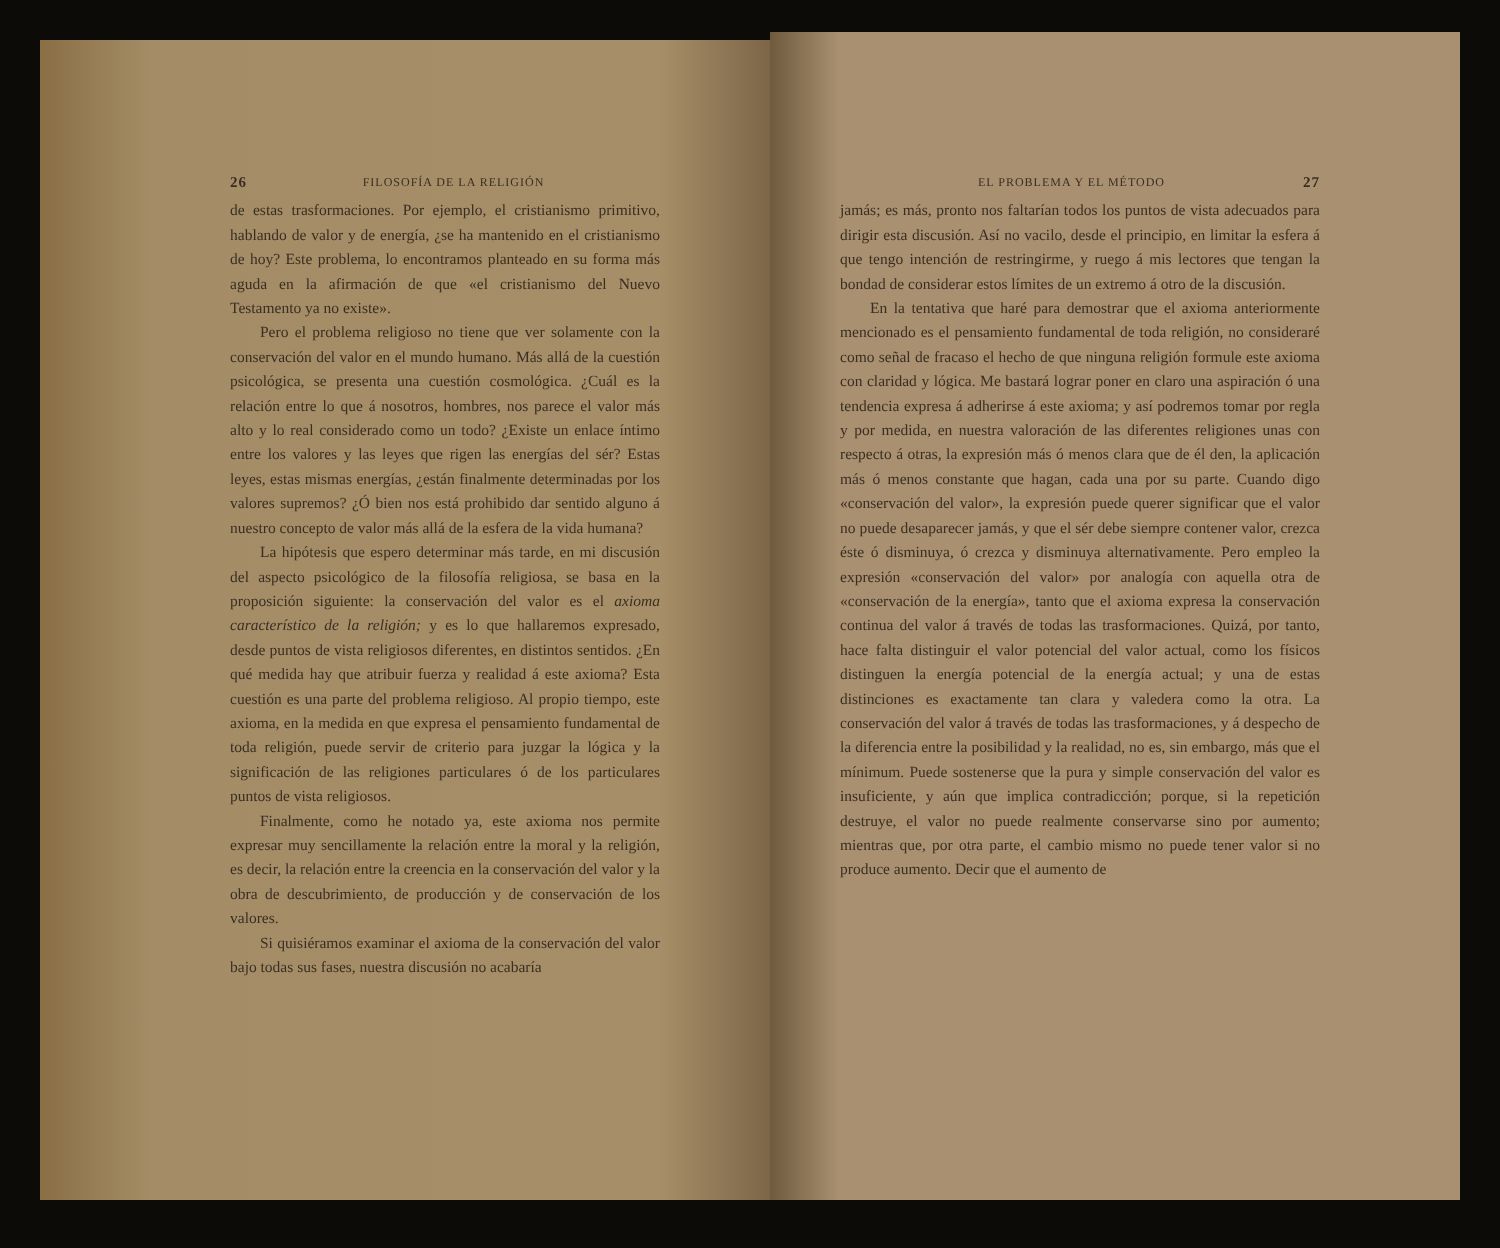26 FILOSOFÍA DE LA RELIGIÓN
de estas trasformaciones. Por ejemplo, el cristianismo primitivo, hablando de valor y de energía, ¿se ha mantenido en el cristianismo de hoy? Este problema, lo encontramos planteado en su forma más aguda en la afirmación de que «el cristianismo del Nuevo Testamento ya no existe».
Pero el problema religioso no tiene que ver solamente con la conservación del valor en el mundo humano. Más allá de la cuestión psicológica, se presenta una cuestión cosmológica. ¿Cuál es la relación entre lo que á nosotros, hombres, nos parece el valor más alto y lo real considerado como un todo? ¿Existe un enlace íntimo entre los valores y las leyes que rigen las energías del sér? Estas leyes, estas mismas energías, ¿están finalmente determinadas por los valores supremos? ¿Ó bien nos está prohibido dar sentido alguno á nuestro concepto de valor más allá de la esfera de la vida humana?
La hipótesis que espero determinar más tarde, en mi discusión del aspecto psicológico de la filosofía religiosa, se basa en la proposición siguiente: la conservación del valor es el axioma característico de la religión; y es lo que hallaremos expresado, desde puntos de vista religiosos diferentes, en distintos sentidos. ¿En qué medida hay que atribuir fuerza y realidad á este axioma? Esta cuestión es una parte del problema religioso. Al propio tiempo, este axioma, en la medida en que expresa el pensamiento fundamental de toda religión, puede servir de criterio para juzgar la lógica y la significación de las religiones particulares ó de los particulares puntos de vista religiosos.
Finalmente, como he notado ya, este axioma nos permite expresar muy sencillamente la relación entre la moral y la religión, es decir, la relación entre la creencia en la conservación del valor y la obra de descubrimiento, de producción y de conservación de los valores.
Si quisiéramos examinar el axioma de la conservación del valor bajo todas sus fases, nuestra discusión no acabaría
EL PROBLEMA Y EL MÉTODO 27
jamás; es más, pronto nos faltarían todos los puntos de vista adecuados para dirigir esta discusión. Así no vacilo, desde el principio, en limitar la esfera á que tengo intención de restringirme, y ruego á mis lectores que tengan la bondad de considerar estos límites de un extremo á otro de la discusión.
En la tentativa que haré para demostrar que el axioma anteriormente mencionado es el pensamiento fundamental de toda religión, no consideraré como señal de fracaso el hecho de que ninguna religión formule este axioma con claridad y lógica. Me bastará lograr poner en claro una aspiración ó una tendencia expresa á adherirse á este axioma; y así podremos tomar por regla y por medida, en nuestra valoración de las diferentes religiones unas con respecto á otras, la expresión más ó menos clara que de él den, la aplicación más ó menos constante que hagan, cada una por su parte. Cuando digo «conservación del valor», la expresión puede querer significar que el valor no puede desaparecer jamás, y que el sér debe siempre contener valor, crezca éste ó disminuya, ó crezca y disminuya alternativamente. Pero empleo la expresión «conservación del valor» por analogía con aquella otra de «conservación de la energía», tanto que el axioma expresa la conservación continua del valor á través de todas las trasformaciones. Quizá, por tanto, hace falta distinguir el valor potencial del valor actual, como los físicos distinguen la energía potencial de la energía actual; y una de estas distinciones es exactamente tan clara y valedera como la otra. La conservación del valor á través de todas las trasformaciones, y á despecho de la diferencia entre la posibilidad y la realidad, no es, sin embargo, más que el mínimum. Puede sostenerse que la pura y simple conservación del valor es insuficiente, y aún que implica contradicción; porque, si la repetición destruye, el valor no puede realmente conservarse sino por aumento; mientras que, por otra parte, el cambio mismo no puede tener valor si no produce aumento. Decir que el aumento de